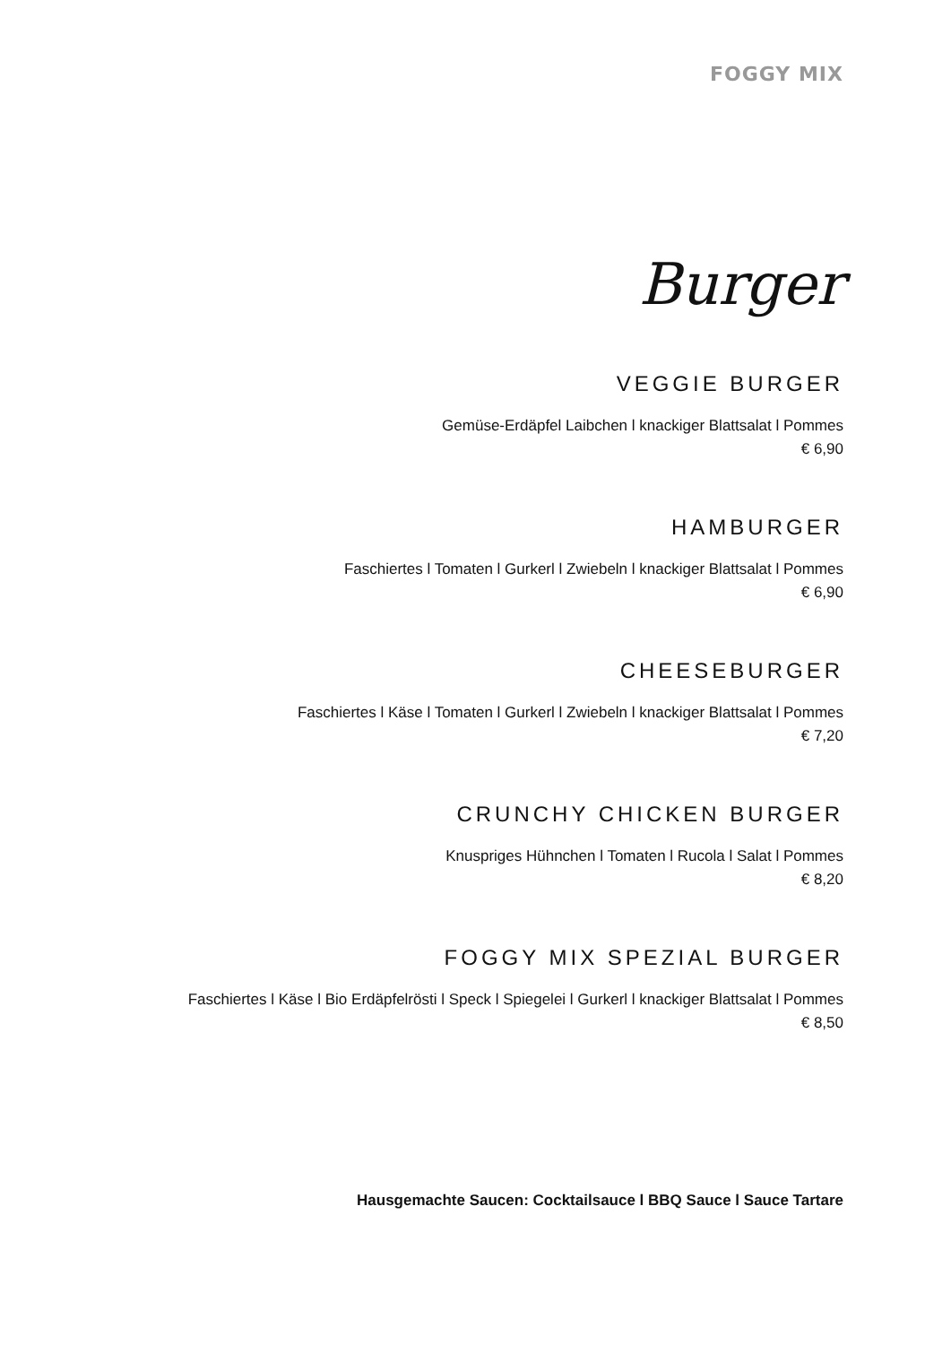FOGGY MIX
Burger
VEGGIE BURGER
Gemüse-Erdäpfel Laibchen l knackiger Blattsalat l Pommes
€ 6,90
HAMBURGER
Faschiertes l Tomaten l Gurkerl l Zwiebeln l knackiger Blattsalat l Pommes
€ 6,90
CHEESEBURGER
Faschiertes l Käse l Tomaten l Gurkerl l Zwiebeln l knackiger Blattsalat l Pommes
€ 7,20
CRUNCHY CHICKEN BURGER
Knuspriges Hühnchen l Tomaten l Rucola l Salat l Pommes
€ 8,20
FOGGY MIX SPEZIAL BURGER
Faschiertes l Käse l Bio Erdäpfelrösti l Speck l Spiegelei l Gurkerl l knackiger Blattsalat l Pommes
€ 8,50
Hausgemachte Saucen: Cocktailsauce l BBQ Sauce l Sauce Tartare